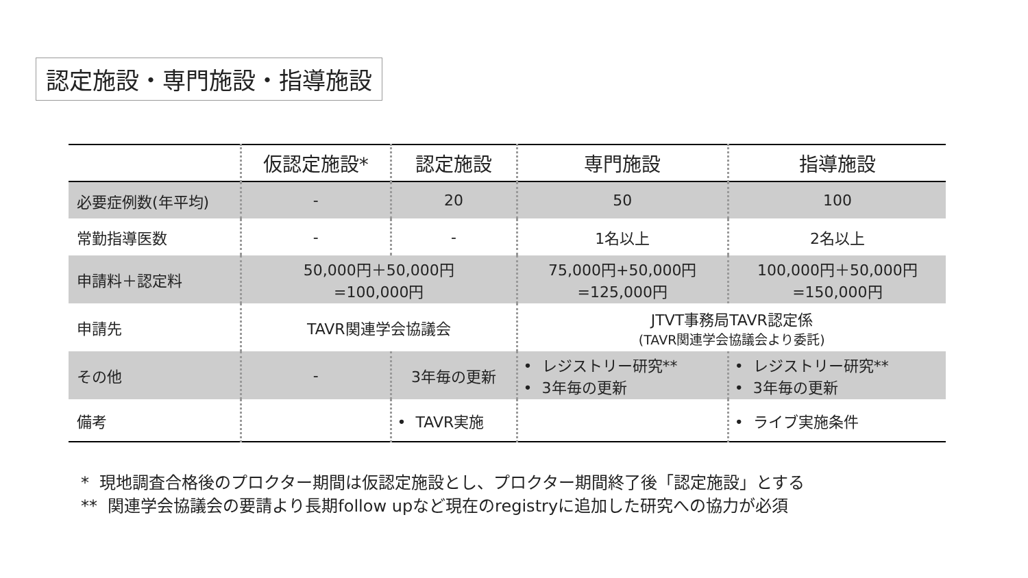認定施設・専門施設・指導施設
| | 仮認定施設* | 認定施設 | 専門施設 | 指導施設 |
| --- | --- | --- | --- | --- |
| 必要症例数(年平均) | - | 20 | 50 | 100 |
| 常勤指導医数 | - | - | 1名以上 | 2名以上 |
| 申請料＋認定料 | 50,000円＋50,000円 =100,000円 | | 75,000円+50,000円 =125,000円 | 100,000円＋50,000円 =150,000円 |
| 申請先 | TAVR関連学会協議会 | | JTVT事務局TAVR認定係 (TAVR関連学会協議会より委託) | |
| その他 | - | 3年毎の更新 | • レジストリー研究** • 3年毎の更新 | • レジストリー研究** • 3年毎の更新 |
| 備考 | | • TAVR実施 | | • ライブ実施条件 |
* 現地調査合格後のプロクター期間は仮認定施設とし、プロクター期間終了後「認定施設」とする
** 関連学会協議会の要請より長期follow upなど現在のregistryに追加した研究への協力が必須